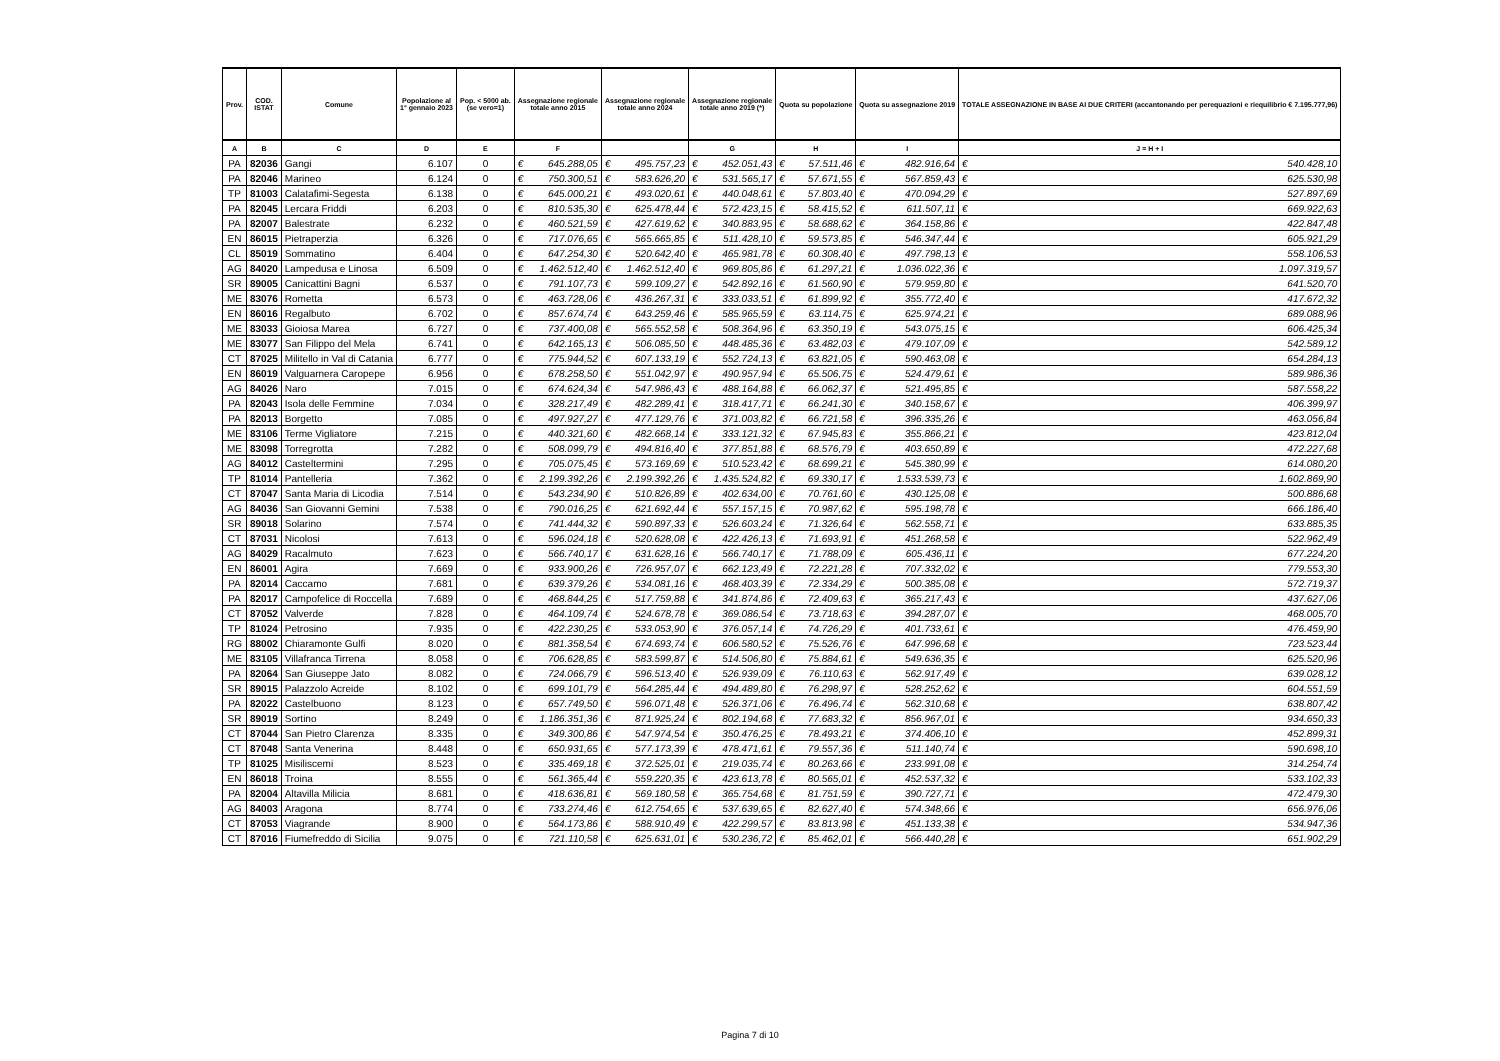| Prov. | COD. ISTAT | Comune | Popolazione al 1° gennaio 2023 | Pop. < 5000 ab. (se vero=1) | Assegnazione regionale totale anno 2015 | Assegnazione regionale totale anno 2024 | Assegnazione regionale totale anno 2019 (*) | Quota su popolazione | Quota su assegnazione 2019 | TOTALE ASSEGNAZIONE IN BASE AI DUE CRITERI (accantonando per perequazioni e riequilibrio € 7.195.777,96) |
| --- | --- | --- | --- | --- | --- | --- | --- | --- | --- | --- |
| A | B | C | D | E | F | | G | H | I | J = H + I |
| PA | 82036 | Gangi | 6.107 | 0 | € 645.288,05 | € 495.757,23 | € 452.051,43 | € 57.511,46 | € 482.916,64 | € 540.428,10 |
| PA | 82046 | Marineo | 6.124 | 0 | € 750.300,51 | € 583.626,20 | € 531.565,17 | € 57.671,55 | € 567.859,43 | € 625.530,98 |
| TP | 81003 | Calatafimi-Segesta | 6.138 | 0 | € 645.000,21 | € 493.020,61 | € 440.048,61 | € 57.803,40 | € 470.094,29 | € 527.897,69 |
| PA | 82045 | Lercara Friddi | 6.203 | 0 | € 810.535,30 | € 625.478,44 | € 572.423,15 | € 58.415,52 | € 611.507,11 | € 669.922,63 |
| PA | 82007 | Balestrate | 6.232 | 0 | € 460.521,59 | € 427.619,62 | € 340.883,95 | € 58.688,62 | € 364.158,86 | € 422.847,48 |
| EN | 86015 | Pietraperzia | 6.326 | 0 | € 717.076,65 | € 565.665,85 | € 511.428,10 | € 59.573,85 | € 546.347,44 | € 605.921,29 |
| CL | 85019 | Sommatino | 6.404 | 0 | € 647.254,30 | € 520.642,40 | € 465.981,78 | € 60.308,40 | € 497.798,13 | € 558.106,53 |
| AG | 84020 | Lampedusa e Linosa | 6.509 | 0 | € 1.462.512,40 | € 1.462.512,40 | € 969.805,86 | € 61.297,21 | € 1.036.022,36 | € 1.097.319,57 |
| SR | 89005 | Canicattini Bagni | 6.537 | 0 | € 791.107,73 | € 599.109,27 | € 542.892,16 | € 61.560,90 | € 579.959,80 | € 641.520,70 |
| ME | 83076 | Rometta | 6.573 | 0 | € 463.728,06 | € 436.267,31 | € 333.033,51 | € 61.899,92 | € 355.772,40 | € 417.672,32 |
| EN | 86016 | Regalbuto | 6.702 | 0 | € 857.674,74 | € 643.259,46 | € 585.965,59 | € 63.114,75 | € 625.974,21 | € 689.088,96 |
| ME | 83033 | Gioiosa Marea | 6.727 | 0 | € 737.400,08 | € 565.552,58 | € 508.364,96 | € 63.350,19 | € 543.075,15 | € 606.425,34 |
| ME | 83077 | San Filippo del Mela | 6.741 | 0 | € 642.165,13 | € 506.085,50 | € 448.485,36 | € 63.482,03 | € 479.107,09 | € 542.589,12 |
| CT | 87025 | Militello in Val di Catania | 6.777 | 0 | € 775.944,52 | € 607.133,19 | € 552.724,13 | € 63.821,05 | € 590.463,08 | € 654.284,13 |
| EN | 86019 | Valguarnera Caropepe | 6.956 | 0 | € 678.258,50 | € 551.042,97 | € 490.957,94 | € 65.506,75 | € 524.479,61 | € 589.986,36 |
| AG | 84026 | Naro | 7.015 | 0 | € 674.624,34 | € 547.986,43 | € 488.164,88 | € 66.062,37 | € 521.495,85 | € 587.558,22 |
| PA | 82043 | Isola delle Femmine | 7.034 | 0 | € 328.217,49 | € 482.289,41 | € 318.417,71 | € 66.241,30 | € 340.158,67 | € 406.399,97 |
| PA | 82013 | Borgetto | 7.085 | 0 | € 497.927,27 | € 477.129,76 | € 371.003,82 | € 66.721,58 | € 396.335,26 | € 463.056,84 |
| ME | 83106 | Terme Vigliatore | 7.215 | 0 | € 440.321,60 | € 482.668,14 | € 333.121,32 | € 67.945,83 | € 355.866,21 | € 423.812,04 |
| ME | 83098 | Torregrotta | 7.282 | 0 | € 508.099,79 | € 494.816,40 | € 377.851,88 | € 68.576,79 | € 403.650,89 | € 472.227,68 |
| AG | 84012 | Casteltermini | 7.295 | 0 | € 705.075,45 | € 573.169,69 | € 510.523,42 | € 68.699,21 | € 545.380,99 | € 614.080,20 |
| TP | 81014 | Pantelleria | 7.362 | 0 | € 2.199.392,26 | € 2.199.392,26 | € 1.435.524,82 | € 69.330,17 | € 1.533.539,73 | € 1.602.869,90 |
| CT | 87047 | Santa Maria di Licodia | 7.514 | 0 | € 543.234,90 | € 510.826,89 | € 402.634,00 | € 70.761,60 | € 430.125,08 | € 500.886,68 |
| AG | 84036 | San Giovanni Gemini | 7.538 | 0 | € 790.016,25 | € 621.692,44 | € 557.157,15 | € 70.987,62 | € 595.198,78 | € 666.186,40 |
| SR | 89018 | Solarino | 7.574 | 0 | € 741.444,32 | € 590.897,33 | € 526.603,24 | € 71.326,64 | € 562.558,71 | € 633.885,35 |
| CT | 87031 | Nicolosi | 7.613 | 0 | € 596.024,18 | € 520.628,08 | € 422.426,13 | € 71.693,91 | € 451.268,58 | € 522.962,49 |
| AG | 84029 | Racalmuto | 7.623 | 0 | € 566.740,17 | € 631.628,16 | € 566.740,17 | € 71.788,09 | € 605.436,11 | € 677.224,20 |
| EN | 86001 | Agira | 7.669 | 0 | € 933.900,26 | € 726.957,07 | € 662.123,49 | € 72.221,28 | € 707.332,02 | € 779.553,30 |
| PA | 82014 | Caccamo | 7.681 | 0 | € 639.379,26 | € 534.081,16 | € 468.403,39 | € 72.334,29 | € 500.385,08 | € 572.719,37 |
| PA | 82017 | Campofelice di Roccella | 7.689 | 0 | € 468.844,25 | € 517.759,88 | € 341.874,86 | € 72.409,63 | € 365.217,43 | € 437.627,06 |
| CT | 87052 | Valverde | 7.828 | 0 | € 464.109,74 | € 524.678,78 | € 369.086,54 | € 73.718,63 | € 394.287,07 | € 468.005,70 |
| TP | 81024 | Petrosino | 7.935 | 0 | € 422.230,25 | € 533.053,90 | € 376.057,14 | € 74.726,29 | € 401.733,61 | € 476.459,90 |
| RG | 88002 | Chiaramonte Gulfi | 8.020 | 0 | € 881.358,54 | € 674.693,74 | € 606.580,52 | € 75.526,76 | € 647.996,68 | € 723.523,44 |
| ME | 83105 | Villafranca Tirrena | 8.058 | 0 | € 706.628,85 | € 583.599,87 | € 514.506,80 | € 75.884,61 | € 549.636,35 | € 625.520,96 |
| PA | 82064 | San Giuseppe Jato | 8.082 | 0 | € 724.066,79 | € 596.513,40 | € 526.939,09 | € 76.110,63 | € 562.917,49 | € 639.028,12 |
| SR | 89015 | Palazzolo Acreide | 8.102 | 0 | € 699.101,79 | € 564.285,44 | € 494.489,80 | € 76.298,97 | € 528.252,62 | € 604.551,59 |
| PA | 82022 | Castelbuono | 8.123 | 0 | € 657.749,50 | € 596.071,48 | € 526.371,06 | € 76.496,74 | € 562.310,68 | € 638.807,42 |
| SR | 89019 | Sortino | 8.249 | 0 | € 1.186.351,36 | € 871.925,24 | € 802.194,68 | € 77.683,32 | € 856.967,01 | € 934.650,33 |
| CT | 87044 | San Pietro Clarenza | 8.335 | 0 | € 349.300,86 | € 547.974,54 | € 350.476,25 | € 78.493,21 | € 374.406,10 | € 452.899,31 |
| CT | 87048 | Santa Venerina | 8.448 | 0 | € 650.931,65 | € 577.173,39 | € 478.471,61 | € 79.557,36 | € 511.140,74 | € 590.698,10 |
| TP | 81025 | Misiliscemi | 8.523 | 0 | € 335.469,18 | € 372.525,01 | € 219.035,74 | € 80.263,66 | € 233.991,08 | € 314.254,74 |
| EN | 86018 | Troina | 8.555 | 0 | € 561.365,44 | € 559.220,35 | € 423.613,78 | € 80.565,01 | € 452.537,32 | € 533.102,33 |
| PA | 82004 | Altavilla Milicia | 8.681 | 0 | € 418.636,81 | € 569.180,58 | € 365.754,68 | € 81.751,59 | € 390.727,71 | € 472.479,30 |
| AG | 84003 | Aragona | 8.774 | 0 | € 733.274,46 | € 612.754,65 | € 537.639,65 | € 82.627,40 | € 574.348,66 | € 656.976,06 |
| CT | 87053 | Viagrande | 8.900 | 0 | € 564.173,86 | € 588.910,49 | € 422.299,57 | € 83.813,98 | € 451.133,38 | € 534.947,36 |
| CT | 87016 | Fiumefreddo di Sicilia | 9.075 | 0 | € 721.110,58 | € 625.631,01 | € 530.236,72 | € 85.462,01 | € 566.440,28 | € 651.902,29 |
Pagina 7 di 10